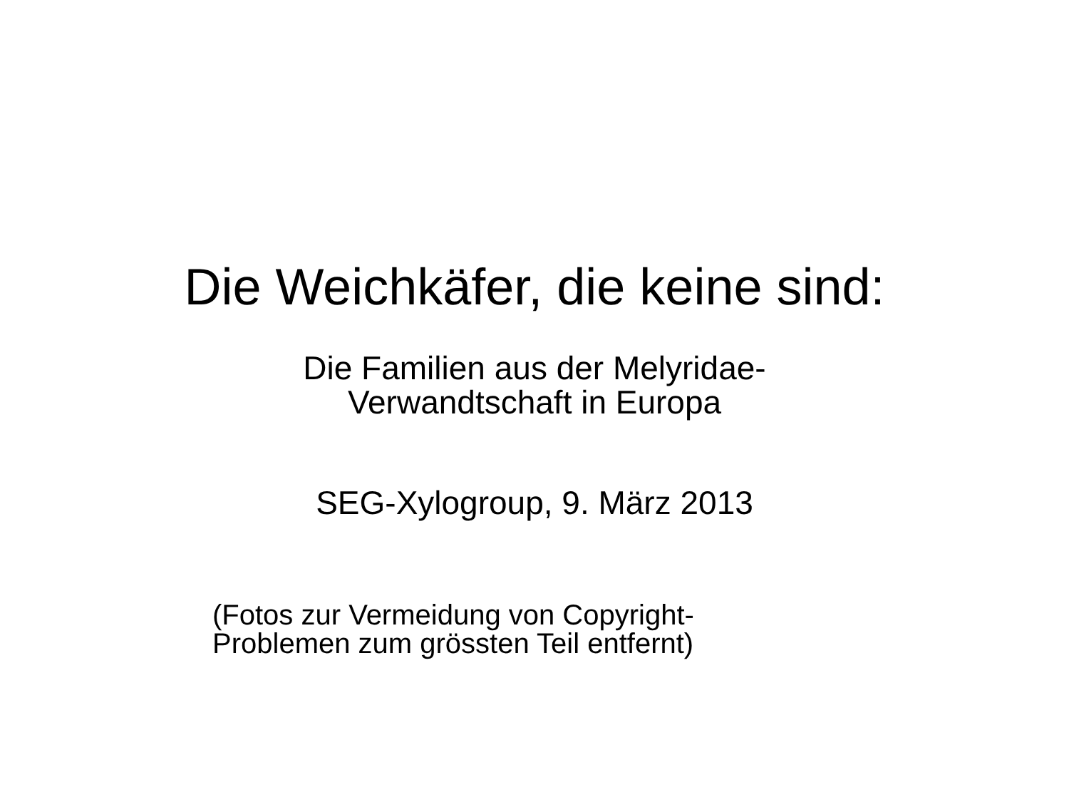Die Weichkäfer, die keine sind:
Die Familien aus der Melyridae-
Verwandtschaft in Europa
SEG-Xylogroup, 9. März 2013
(Fotos zur Vermeidung von Copyright-
Problemen zum grössten Teil entfernt)